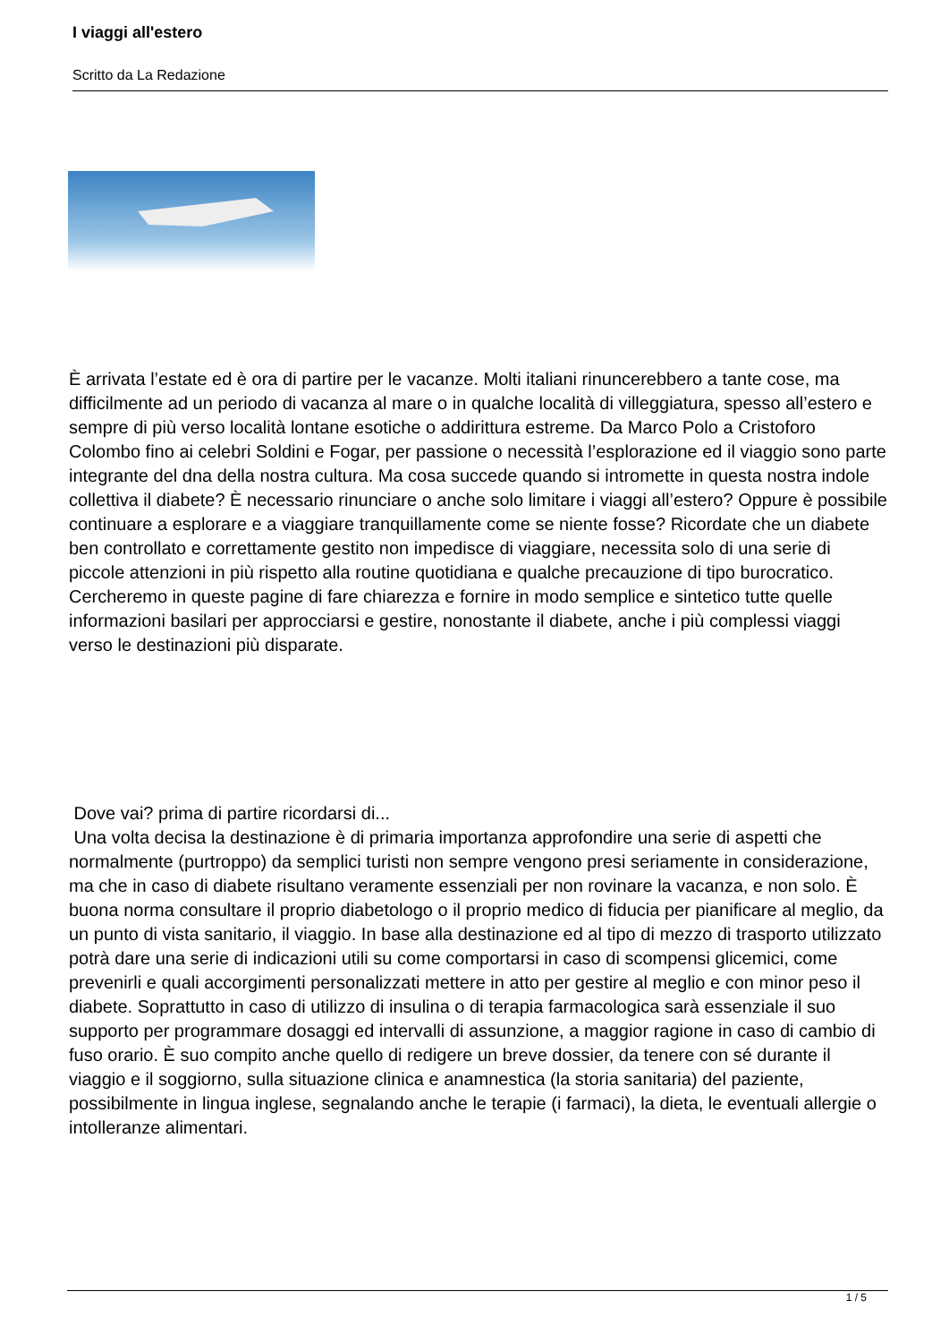I viaggi all'estero
Scritto da La Redazione
È arrivata l’estate ed è ora di partire per le vacanze. Molti italiani rinuncerebbero a tante cose, ma difficilmente ad un periodo di vacanza al mare o in qualche località di villeggiatura, spesso all’estero e sempre di più verso località lontane esotiche o addirittura estreme. Da Marco Polo a Cristoforo Colombo fino ai celebri Soldini e Fogar, per passione o necessità l’esplorazione ed il viaggio sono parte integrante del dna della nostra cultura. Ma cosa succede quando si intromette in questa nostra indole collettiva il diabete? È necessario rinunciare o anche solo limitare i viaggi all’estero? Oppure è possibile continuare a esplorare e a viaggiare tranquillamente come se niente fosse? Ricordate che un diabete ben controllato e correttamente gestito non impedisce di viaggiare, necessita solo di una serie di piccole attenzioni in più rispetto alla routine quotidiana e qualche precauzione di tipo burocratico. Cercheremo in queste pagine di fare chiarezza e fornire in modo semplice e sintetico tutte quelle informazioni basilari per approcciarsi e gestire, nonostante il diabete, anche i più complessi viaggi verso le destinazioni più disparate.
Dove vai? prima di partire ricordarsi di...
Una volta decisa la destinazione è di primaria importanza approfondire una serie di aspetti che normalmente (purtroppo) da semplici turisti non sempre vengono presi seriamente in considerazione, ma che in caso di diabete risultano veramente essenziali per non rovinare la vacanza, e non solo. È buona norma consultare il proprio diabetologo o il proprio medico di fiducia per pianificare al meglio, da un punto di vista sanitario, il viaggio. In base alla destinazione ed al tipo di mezzo di trasporto utilizzato potrà dare una serie di indicazioni utili su come comportarsi in caso di scompensi glicemici, come prevenirli e quali accorgimenti personalizzati mettere in atto per gestire al meglio e con minor peso il diabete. Soprattutto in caso di utilizzo di insulina o di terapia farmacologica sarà essenziale il suo supporto per programmare dosaggi ed intervalli di assunzione, a maggior ragione in caso di cambio di fuso orario. È suo compito anche quello di redigere un breve dossier, da tenere con sé durante il viaggio e il soggiorno, sulla situazione clinica e anamnestica (la storia sanitaria) del paziente, possibilmente in lingua inglese, segnalando anche le terapie (i farmaci), la dieta, le eventuali allergie o intolleranze alimentari.
1 / 5